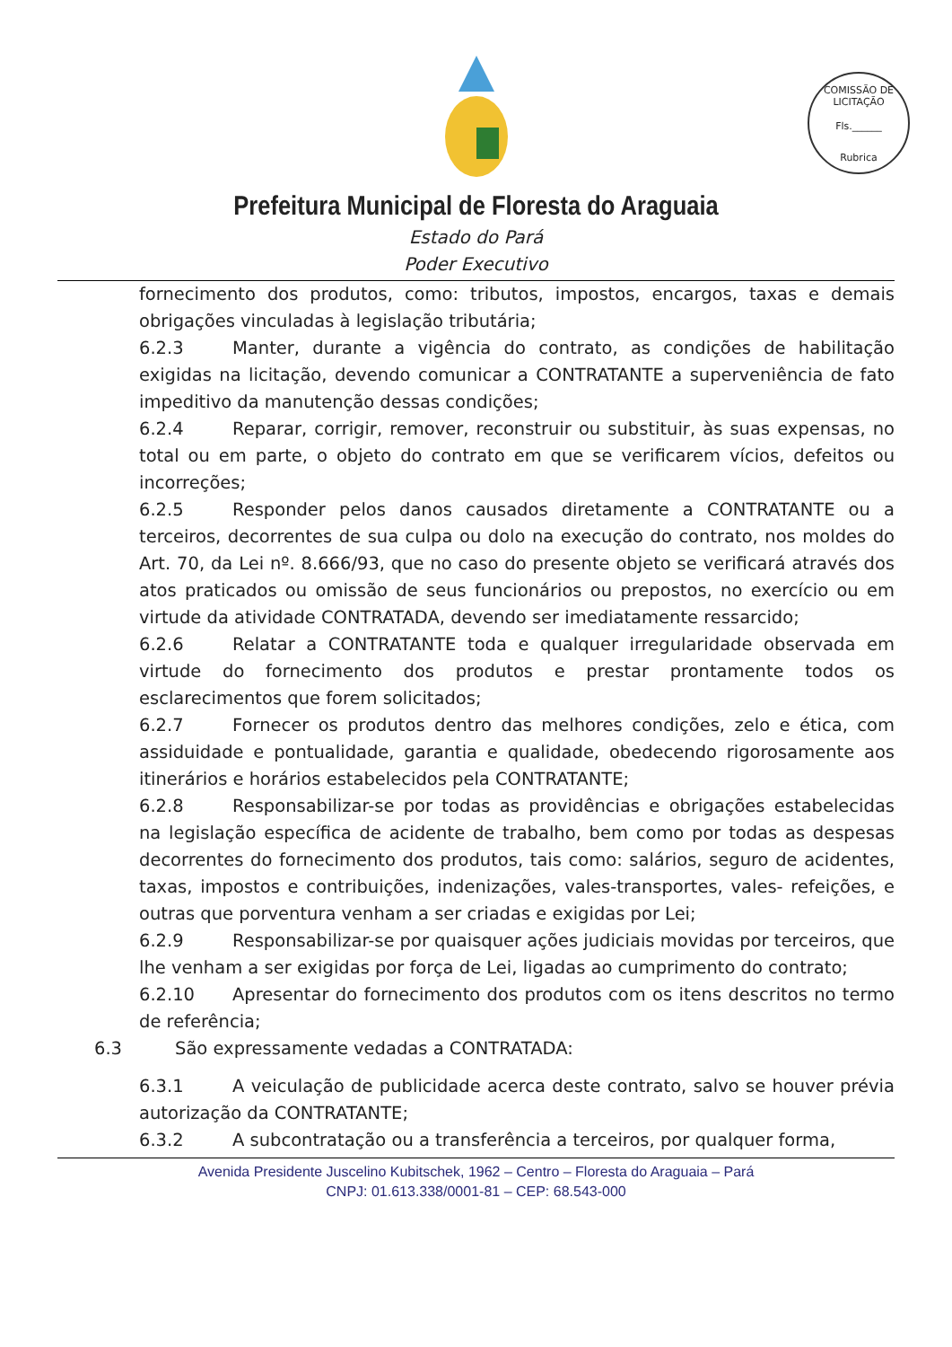COMISSÃO DE LICITAÇÃO
Fls.______
Rubrica
Prefeitura Municipal de Floresta do Araguaia
Estado do Pará
Poder Executivo
fornecimento dos produtos, como: tributos, impostos, encargos, taxas e demais obrigações vinculadas à legislação tributária;
6.2.3 Manter, durante a vigência do contrato, as condições de habilitação exigidas na licitação, devendo comunicar a CONTRATANTE a superveniência de fato impeditivo da manutenção dessas condições;
6.2.4 Reparar, corrigir, remover, reconstruir ou substituir, às suas expensas, no total ou em parte, o objeto do contrato em que se verificarem vícios, defeitos ou incorreções;
6.2.5 Responder pelos danos causados diretamente a CONTRATANTE ou a terceiros, decorrentes de sua culpa ou dolo na execução do contrato, nos moldes do Art. 70, da Lei nº. 8.666/93, que no caso do presente objeto se verificará através dos atos praticados ou omissão de seus funcionários ou prepostos, no exercício ou em virtude da atividade CONTRATADA, devendo ser imediatamente ressarcido;
6.2.6 Relatar a CONTRATANTE toda e qualquer irregularidade observada em virtude do fornecimento dos produtos e prestar prontamente todos os esclarecimentos que forem solicitados;
6.2.7 Fornecer os produtos dentro das melhores condições, zelo e ética, com assiduidade e pontualidade, garantia e qualidade, obedecendo rigorosamente aos itinerários e horários estabelecidos pela CONTRATANTE;
6.2.8 Responsabilizar-se por todas as providências e obrigações estabelecidas na legislação específica de acidente de trabalho, bem como por todas as despesas decorrentes do fornecimento dos produtos, tais como: salários, seguro de acidentes, taxas, impostos e contribuições, indenizações, vales-transportes, vales- refeições, e outras que porventura venham a ser criadas e exigidas por Lei;
6.2.9 Responsabilizar-se por quaisquer ações judiciais movidas por terceiros, que lhe venham a ser exigidas por força de Lei, ligadas ao cumprimento do contrato;
6.2.10 Apresentar do fornecimento dos produtos com os itens descritos no termo de referência;
6.3 São expressamente vedadas a CONTRATADA:
6.3.1 A veiculação de publicidade acerca deste contrato, salvo se houver prévia autorização da CONTRATANTE;
6.3.2 A subcontratação ou a transferência a terceiros, por qualquer forma,
Avenida Presidente Juscelino Kubitschek, 1962 – Centro – Floresta do Araguaia – Pará
CNPJ: 01.613.338/0001-81 – CEP: 68.543-000